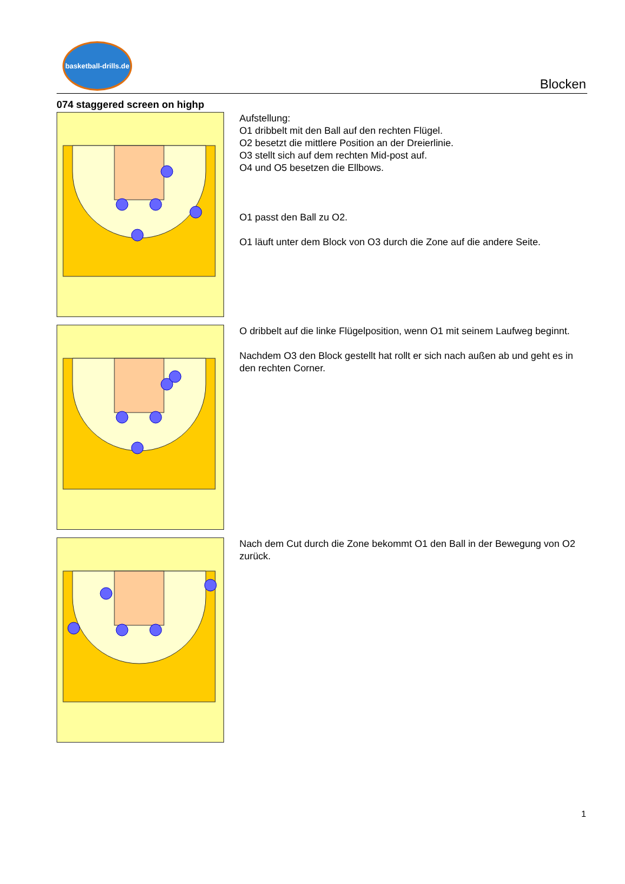basketball-drills.de
Blocken
074 staggered screen on highp
Aufstellung:
O1 dribbelt mit den Ball auf den rechten Flügel.
O2 besetzt die mittlere Position an der Dreierlinie.
O3 stellt sich auf dem rechten Mid-post auf.
O4 und O5 besetzen die Ellbows.
O1 passt den Ball zu O2.
O1 läuft unter dem Block von O3 durch die Zone auf die andere Seite.
O dribbelt auf die linke Flügelposition, wenn O1 mit seinem Laufweg beginnt.
Nachdem O3 den Block gestellt hat rollt er sich nach außen ab und geht es in den rechten Corner.
Nach dem Cut durch die Zone bekommt O1 den Ball in der Bewegung von O2 zurück.
1